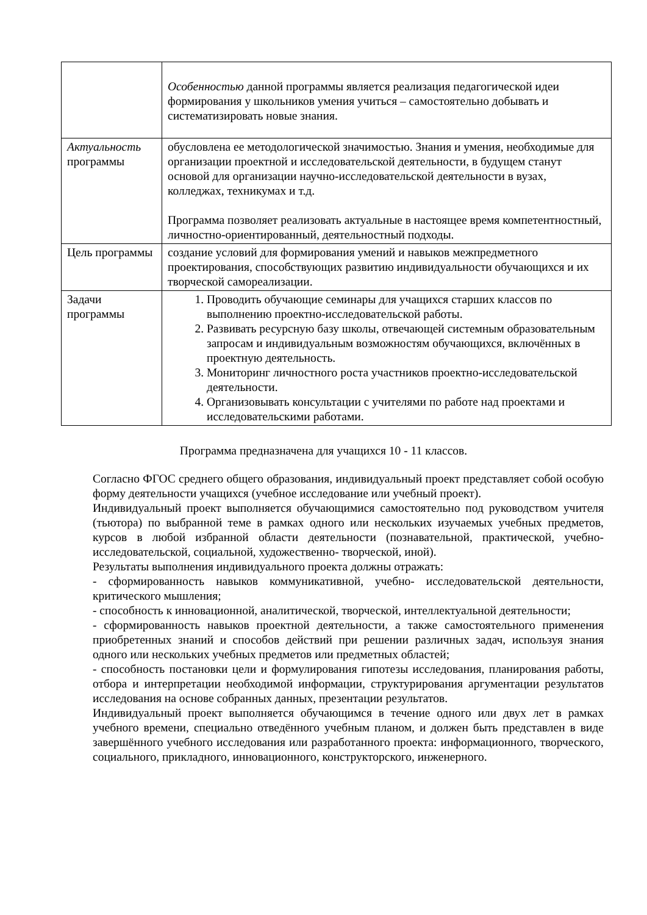| | Особенностью данной программы является реализация педагогической идеи формирования у школьников умения учиться – самостоятельно добывать и систематизировать новые знания. |
| Актуальность программы | обусловлена ее методологической значимостью. Знания и умения, необходимые для организации проектной и исследовательской деятельности, в будущем станут основой для организации научно-исследовательской деятельности в вузах, колледжах, техникумах и т.д. Программа позволяет реализовать актуальные в настоящее время компетентностный, личностно-ориентированный, деятельностный подходы. |
| Цель программы | создание условий для формирования умений и навыков межпредметного проектирования, способствующих развитию индивидуальности обучающихся и их творческой самореализации. |
| Задачи программы | 1. Проводить обучающие семинары для учащихся старших классов по выполнению проектно-исследовательской работы. 2. Развивать ресурсную базу школы, отвечающей системным образовательным запросам и индивидуальным возможностям обучающихся, включённых в проектную деятельность. 3. Мониторинг личностного роста участников проектно-исследовательской деятельности. 4. Организовывать консультации с учителями по работе над проектами и исследовательскими работами. |
Программа предназначена для учащихся 10 - 11 классов.
Согласно ФГОС среднего общего образования, индивидуальный проект представляет собой особую форму деятельности учащихся (учебное исследование или учебный проект).
Индивидуальный проект выполняется обучающимися самостоятельно под руководством учителя (тьютора) по выбранной теме в рамках одного или нескольких изучаемых учебных предметов, курсов в любой избранной области деятельности (познавательной, практической, учебно- исследовательской, социальной, художественно- творческой, иной).
Результаты выполнения индивидуального проекта должны отражать:
- сформированность навыков коммуникативной, учебно- исследовательской деятельности, критического мышления;
- способность к инновационной, аналитической, творческой, интеллектуальной деятельности;
- сформированность навыков проектной деятельности, а также самостоятельного применения приобретенных знаний и способов действий при решении различных задач, используя знания одного или нескольких учебных предметов или предметных областей;
- способность постановки цели и формулирования гипотезы исследования, планирования работы, отбора и интерпретации необходимой информации, структурирования аргументации результатов исследования на основе собранных данных, презентации результатов.
Индивидуальный проект выполняется обучающимся в течение одного или двух лет в рамках учебного времени, специально отведённого учебным планом, и должен быть представлен в виде завершённого учебного исследования или разработанного проекта: информационного, творческого, социального, прикладного, инновационного, конструкторского, инженерного.